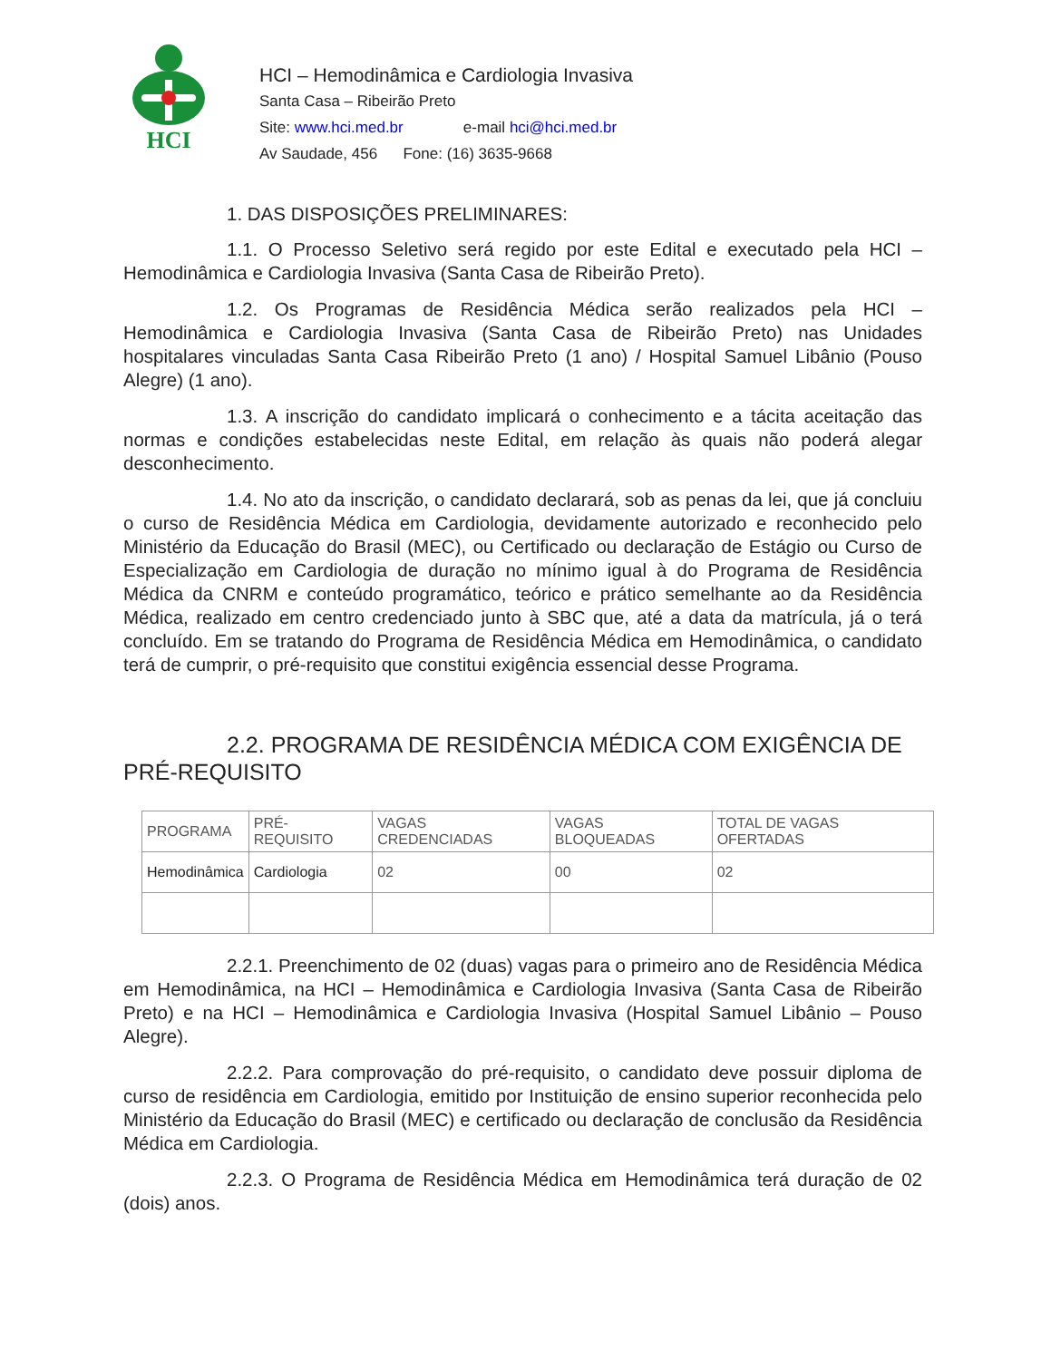HCI
HCI – Hemodinâmica e Cardiologia Invasiva
Santa Casa – Ribeirão Preto
Site: www.hci.med.br e-mail hci@hci.med.br
Av Saudade, 456 Fone: (16) 3635-9668
1. DAS DISPOSIÇÕES PRELIMINARES:
1.1. O Processo Seletivo será regido por este Edital e executado pela HCI – Hemodinâmica e Cardiologia Invasiva (Santa Casa de Ribeirão Preto).
1.2. Os Programas de Residência Médica serão realizados pela HCI – Hemodinâmica e Cardiologia Invasiva (Santa Casa de Ribeirão Preto) nas Unidades hospitalares vinculadas Santa Casa Ribeirão Preto (1 ano) / Hospital Samuel Libânio (Pouso Alegre) (1 ano).
1.3. A inscrição do candidato implicará o conhecimento e a tácita aceitação das normas e condições estabelecidas neste Edital, em relação às quais não poderá alegar desconhecimento.
1.4. No ato da inscrição, o candidato declarará, sob as penas da lei, que já concluiu o curso de Residência Médica em Cardiologia, devidamente autorizado e reconhecido pelo Ministério da Educação do Brasil (MEC), ou Certificado ou declaração de Estágio ou Curso de Especialização em Cardiologia de duração no mínimo igual à do Programa de Residência Médica da CNRM e conteúdo programático, teórico e prático semelhante ao da Residência Médica, realizado em centro credenciado junto à SBC que, até a data da matrícula, já o terá concluído. Em se tratando do Programa de Residência Médica em Hemodinâmica, o candidato terá de cumprir, o pré-requisito que constitui exigência essencial desse Programa.
2.2. PROGRAMA DE RESIDÊNCIA MÉDICA COM EXIGÊNCIA DE PRÉ-REQUISITO
| PROGRAMA | PRÉ-REQUISITO | VAGAS CREDENCIADAS | VAGAS BLOQUEADAS | TOTAL DE VAGAS OFERTADAS |
| --- | --- | --- | --- | --- |
| Hemodinâmica | Cardiologia | 02 | 00 | 02 |
2.2.1. Preenchimento de 02 (duas) vagas para o primeiro ano de Residência Médica em Hemodinâmica, na HCI – Hemodinâmica e Cardiologia Invasiva (Santa Casa de Ribeirão Preto) e na HCI – Hemodinâmica e Cardiologia Invasiva (Hospital Samuel Libânio – Pouso Alegre).
2.2.2. Para comprovação do pré-requisito, o candidato deve possuir diploma de curso de residência em Cardiologia, emitido por Instituição de ensino superior reconhecida pelo Ministério da Educação do Brasil (MEC) e certificado ou declaração de conclusão da Residência Médica em Cardiologia.
2.2.3. O Programa de Residência Médica em Hemodinâmica terá duração de 02 (dois) anos.